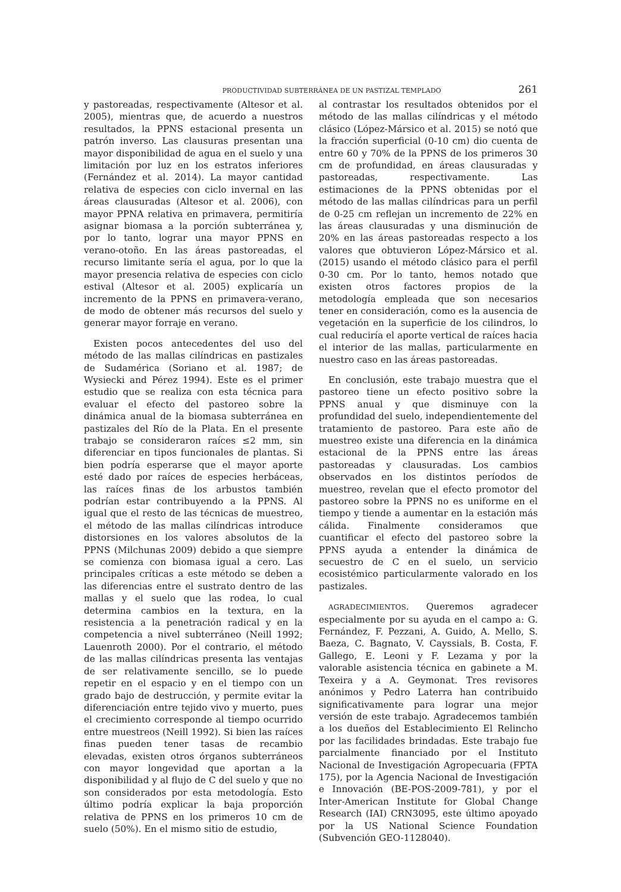PRODUCTIVIDAD SUBTERRÁNEA DE UN PASTIZAL TEMPLADO 261
y pastoreadas, respectivamente (Altesor et al. 2005), mientras que, de acuerdo a nuestros resultados, la PPNS estacional presenta un patrón inverso. Las clausuras presentan una mayor disponibilidad de agua en el suelo y una limitación por luz en los estratos inferiores (Fernández et al. 2014). La mayor cantidad relativa de especies con ciclo invernal en las áreas clausuradas (Altesor et al. 2006), con mayor PPNA relativa en primavera, permitiría asignar biomasa a la porción subterránea y, por lo tanto, lograr una mayor PPNS en verano-otoño. En las áreas pastoreadas, el recurso limitante sería el agua, por lo que la mayor presencia relativa de especies con ciclo estival (Altesor et al. 2005) explicaría un incremento de la PPNS en primavera-verano, de modo de obtener más recursos del suelo y generar mayor forraje en verano.
Existen pocos antecedentes del uso del método de las mallas cilíndricas en pastizales de Sudamérica (Soriano et al. 1987; de Wysiecki and Pérez 1994). Este es el primer estudio que se realiza con esta técnica para evaluar el efecto del pastoreo sobre la dinámica anual de la biomasa subterránea en pastizales del Río de la Plata. En el presente trabajo se consideraron raíces ≤2 mm, sin diferenciar en tipos funcionales de plantas. Si bien podría esperarse que el mayor aporte esté dado por raíces de especies herbáceas, las raíces finas de los arbustos también podrían estar contribuyendo a la PPNS. Al igual que el resto de las técnicas de muestreo, el método de las mallas cilíndricas introduce distorsiones en los valores absolutos de la PPNS (Milchunas 2009) debido a que siempre se comienza con biomasa igual a cero. Las principales críticas a este método se deben a las diferencias entre el sustrato dentro de las mallas y el suelo que las rodea, lo cual determina cambios en la textura, en la resistencia a la penetración radical y en la competencia a nivel subterráneo (Neill 1992; Lauenroth 2000). Por el contrario, el método de las mallas cilíndricas presenta las ventajas de ser relativamente sencillo, se lo puede repetir en el espacio y en el tiempo con un grado bajo de destrucción, y permite evitar la diferenciación entre tejido vivo y muerto, pues el crecimiento corresponde al tiempo ocurrido entre muestreos (Neill 1992). Si bien las raíces finas pueden tener tasas de recambio elevadas, existen otros órganos subterráneos con mayor longevidad que aportan a la disponibilidad y al flujo de C del suelo y que no son considerados por esta metodología. Esto último podría explicar la baja proporción relativa de PPNS en los primeros 10 cm de suelo (50%). En el mismo sitio de estudio,
al contrastar los resultados obtenidos por el método de las mallas cilíndricas y el método clásico (López-Mársico et al. 2015) se notó que la fracción superficial (0-10 cm) dio cuenta de entre 60 y 70% de la PPNS de los primeros 30 cm de profundidad, en áreas clausuradas y pastoreadas, respectivamente. Las estimaciones de la PPNS obtenidas por el método de las mallas cilíndricas para un perfil de 0-25 cm reflejan un incremento de 22% en las áreas clausuradas y una disminución de 20% en las áreas pastoreadas respecto a los valores que obtuvieron López-Mársico et al. (2015) usando el método clásico para el perfil 0-30 cm. Por lo tanto, hemos notado que existen otros factores propios de la metodología empleada que son necesarios tener en consideración, como es la ausencia de vegetación en la superficie de los cilindros, lo cual reduciría el aporte vertical de raíces hacia el interior de las mallas, particularmente en nuestro caso en las áreas pastoreadas.
En conclusión, este trabajo muestra que el pastoreo tiene un efecto positivo sobre la PPNS anual y que disminuye con la profundidad del suelo, independientemente del tratamiento de pastoreo. Para este año de muestreo existe una diferencia en la dinámica estacional de la PPNS entre las áreas pastoreadas y clausuradas. Los cambios observados en los distintos períodos de muestreo, revelan que el efecto promotor del pastoreo sobre la PPNS no es uniforme en el tiempo y tiende a aumentar en la estación más cálida. Finalmente consideramos que cuantificar el efecto del pastoreo sobre la PPNS ayuda a entender la dinámica de secuestro de C en el suelo, un servicio ecosistémico particularmente valorado en los pastizales.
AGRADECIMIENTOS. Queremos agradecer especialmente por su ayuda en el campo a: G. Fernández, F. Pezzani, A. Guido, A. Mello, S. Baeza, C. Bagnato, V. Cayssials, B. Costa, F. Gallego, E. Leoni y F. Lezama y por la valorable asistencia técnica en gabinete a M. Texeira y a A. Geymonat. Tres revisores anónimos y Pedro Laterra han contribuido significativamente para lograr una mejor versión de este trabajo. Agradecemos también a los dueños del Establecimiento El Relincho por las facilidades brindadas. Este trabajo fue parcialmente financiado por el Instituto Nacional de Investigación Agropecuaria (FPTA 175), por la Agencia Nacional de Investigación e Innovación (BE-POS-2009-781), y por el Inter-American Institute for Global Change Research (IAI) CRN3095, este último apoyado por la US National Science Foundation (Subvención GEO-1128040).